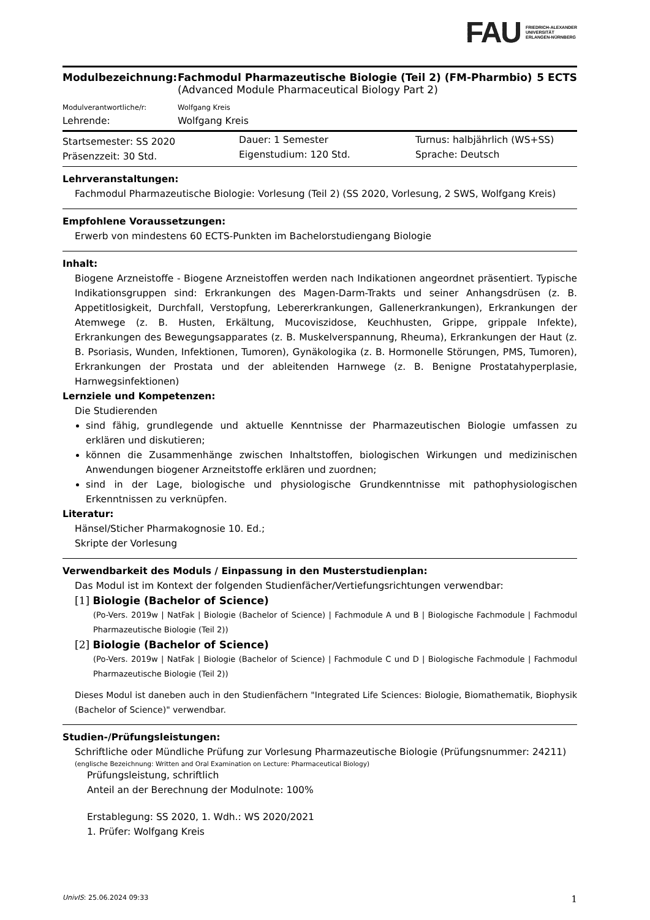FAU FRIEDRICH-ALEXANDER
UNIVERSITÄT
ERLANGEN-NÜRNBERG
| Modulbezeichnung: | Fachmodul Pharmazeutische Biologie (Teil 2) (FM-Pharmbio) | 5 ECTS |
| | (Advanced Module Pharmaceutical Biology Part 2) | |
| Modulverantwortliche/r: | Wolfgang Kreis | |
| Lehrende: | Wolfgang Kreis | |
| Startsemester: SS 2020 | Dauer: 1 Semester | Turnus: halbjährlich (WS+SS) |
| Präsenzzeit: 30 Std. | Eigenstudium: 120 Std. | Sprache: Deutsch |
Lehrveranstaltungen:
Fachmodul Pharmazeutische Biologie: Vorlesung (Teil 2) (SS 2020, Vorlesung, 2 SWS, Wolfgang Kreis)
Empfohlene Voraussetzungen:
Erwerb von mindestens 60 ECTS-Punkten im Bachelorstudiengang Biologie
Inhalt:
Biogene Arzneistoffe - Biogene Arzneistoffen werden nach Indikationen angeordnet präsentiert. Typische Indikationsgruppen sind: Erkrankungen des Magen-Darm-Trakts und seiner Anhangsdrüsen (z. B. Appetitlosigkeit, Durchfall, Verstopfung, Lebererkrankungen, Gallenerkrankungen), Erkrankungen der Atemwege (z. B. Husten, Erkältung, Mucoviszidose, Keuchhusten, Grippe, grippale Infekte), Erkrankungen des Bewegungsapparates (z. B. Muskelverspannung, Rheuma), Erkrankungen der Haut (z. B. Psoriasis, Wunden, Infektionen, Tumoren), Gynäkologika (z. B. Hormonelle Störungen, PMS, Tumoren), Erkrankungen der Prostata und der ableitenden Harnwege (z. B. Benigne Prostatahyperplasie, Harnwegsinfektionen)
Lernziele und Kompetenzen:
Die Studierenden
sind fähig, grundlegende und aktuelle Kenntnisse der Pharmazeutischen Biologie umfassen zu erklären und diskutieren;
können die Zusammenhänge zwischen Inhaltstoffen, biologischen Wirkungen und medizinischen Anwendungen biogener Arzneitstoffe erklären und zuordnen;
sind in der Lage, biologische und physiologische Grundkenntnisse mit pathophysiologischen Erkenntnissen zu verknüpfen.
Literatur:
Hänsel/Sticher Pharmakognosie 10. Ed.;
Skripte der Vorlesung
Verwendbarkeit des Moduls / Einpassung in den Musterstudienplan:
Das Modul ist im Kontext der folgenden Studienfächer/Vertiefungsrichtungen verwendbar:
[1] Biologie (Bachelor of Science)
(Po-Vers. 2019w | NatFak | Biologie (Bachelor of Science) | Fachmodule A und B | Biologische Fachmodule | Fachmodul Pharmazeutische Biologie (Teil 2))
[2] Biologie (Bachelor of Science)
(Po-Vers. 2019w | NatFak | Biologie (Bachelor of Science) | Fachmodule C und D | Biologische Fachmodule | Fachmodul Pharmazeutische Biologie (Teil 2))
Dieses Modul ist daneben auch in den Studienfächern "Integrated Life Sciences: Biologie, Biomathematik, Biophysik (Bachelor of Science)" verwendbar.
Studien-/Prüfungsleistungen:
Schriftliche oder Mündliche Prüfung zur Vorlesung Pharmazeutische Biologie (Prüfungsnummer: 24211)
(englische Bezeichnung: Written and Oral Examination on Lecture: Pharmaceutical Biology)
Prüfungsleistung, schriftlich
Anteil an der Berechnung der Modulnote: 100%
Erstablegung: SS 2020, 1. Wdh.: WS 2020/2021
1. Prüfer: Wolfgang Kreis
UnivIS: 25.06.2024 09:33 1